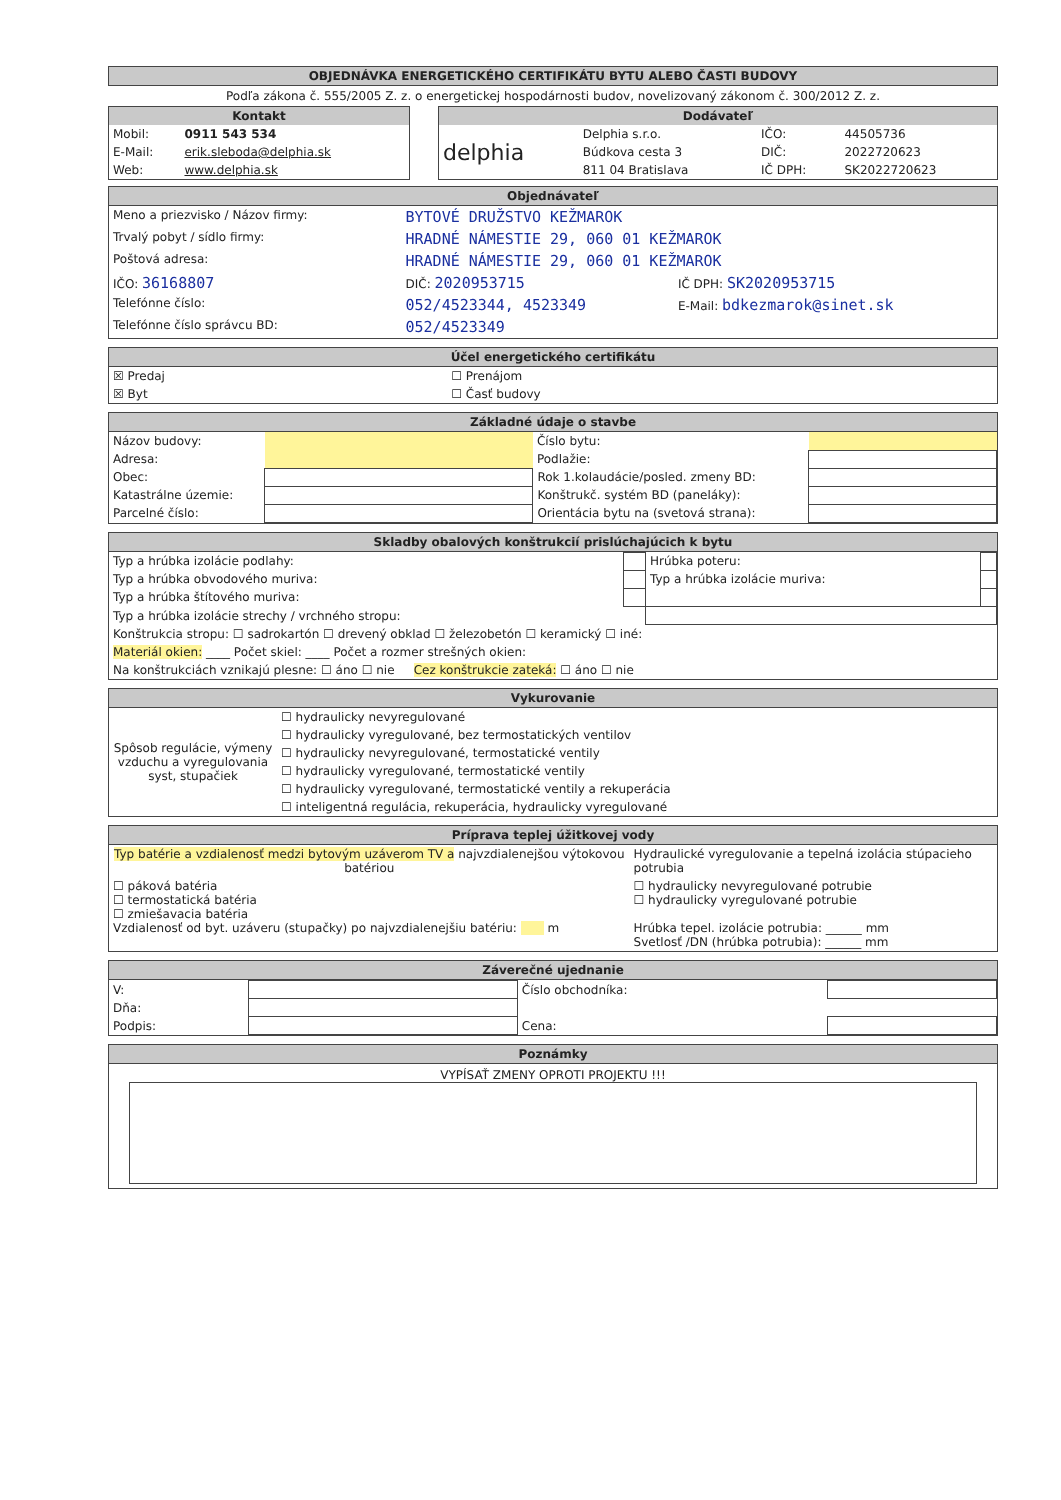OBJEDNÁVKA ENERGETICKÉHO CERTIFIKÁTU BYTU ALEBO ČASTI BUDOVY
Podľa zákona č. 555/2005 Z. z. o energetickej hospodárnosti budov, novelizovaný zákonom č. 300/2012 Z. z.
| Kontakt / Mobil: / 0911 543 534 / / E-Mail: / erik.sleboda@delphia.sk / / Web: / www.delphia.sk / | | Dodávateľ / delphia / Delphia s.r.o. / IČO: / 44505736 / / / Búdkova cesta 3 / DIČ: / 2022720623 / / / 811 04 Bratislava / IČ DPH: / SK2022720623 / |
Objednávateľ
| Meno a priezvisko / Názov firmy: | BYTOVÉ DRUŽSTVO KEŽMAROK | |
| Trvalý pobyt / sídlo firmy: | HRADNÉ NÁMESTIE 29, 060 01 KEŽMAROK | |
| Poštová adresa: | HRADNÉ NÁMESTIE 29, 060 01 KEŽMAROK | |
| IČO: 36168807 | DIČ: 2020953715 | IČ DPH: SK2020953715 |
| Telefónne číslo: | 052/4523344, 4523349 | E-Mail: bdkezmarok@sinet.sk |
| Telefónne číslo správcu BD: | 052/4523349 | |
Účel energetického certifikátu
| ☒ Predaj | ☐ Prenájom |
| ☒ Byt | ☐ Časť budovy |
Základné údaje o stavbe
| Názov budovy: | | Číslo bytu: | |
| Adresa: | | Podlažie: | |
| Obec: | | Rok 1.kolaudácie/posled. zmeny BD: | |
| Katastrálne územie: | | Konštrukč. systém BD (paneláky): | |
| Parcelné číslo: | | Orientácia bytu na (svetová strana): | |
Skladby obalových konštrukcií prislúchajúcich k bytu
| Typ a hrúbka izolácie podlahy: | | Hrúbka poteru: | |
| Typ a hrúbka obvodového muriva: | | Typ a hrúbka izolácie muriva: | |
| Typ a hrúbka štítového muriva: | | | |
| Typ a hrúbka izolácie strechy / vrchného stropu: | | | |
| Konštrukcia stropu: ☐ sadrokartón ☐ drevený obklad ☐ železobetón ☐ keramický ☐ iné: | | | |
| Materiál okien: ____ Počet skiel: ____ Počet a rozmer strešných okien: | | | |
| Na konštrukciách vznikajú plesne: ☐ áno ☐ nie Cez konštrukcie zateká: ☐ áno ☐ nie | | | |
Vykurovanie
| Spôsob regulácie, výmeny vzduchu a vyregulovania syst, stupačiek | ☐ hydraulicky nevyregulované |
| | ☐ hydraulicky vyregulované, bez termostatických ventilov |
| | ☐ hydraulicky nevyregulované, termostatické ventily |
| | ☐ hydraulicky vyregulované, termostatické ventily |
| | ☐ hydraulicky vyregulované, termostatické ventily a rekuperácia |
| | ☐ inteligentná regulácia, rekuperácia, hydraulicky vyregulované |
Príprava teplej úžitkovej vody
| Typ batérie a vzdialenosť medzi bytovým uzáverom TV a najvzdialenejšou výtokovou batériou | Hydraulické vyregulovanie a tepelná izolácia stúpacieho potrubia |
| ☐ páková batéria ☐ termostatická batéria ☐ zmiešavacia batéria Vzdialenosť od byt. uzáveru (stupačky) po najvzdialenejšiu batériu: m | ☐ hydraulicky nevyregulované potrubie ☐ hydraulicky vyregulované potrubie Hrúbka tepel. izolácie potrubia: ______ mm Svetlosť /DN (hrúbka potrubia): ______ mm |
Záverečné ujednanie
| V: | | Číslo obchodníka: | |
| Dňa: | | | |
| Podpis: | | Cena: | |
Poznámky
VYPÍSAŤ ZMENY OPROTI PROJEKTU !!!